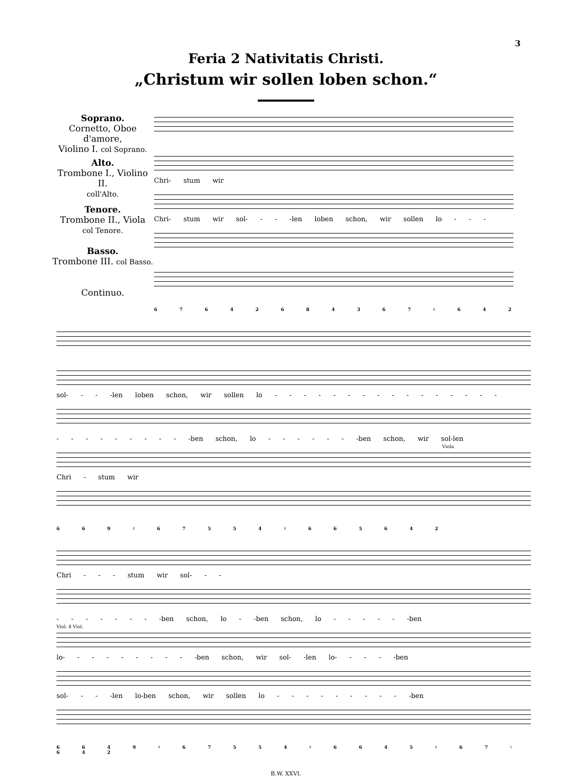3
Feria 2 Nativitatis Christi.
„Christum wir sollen loben schon.“
Soprano.
Cornetto, Oboe d'amore,
Violino I. col Soprano.
Alto.
Trombone I., Violino II.
coll'Alto.
Tenore.
Trombone II., Viola
col Tenore.
Basso.
Trombone III. col Basso.
Continuo.
Chri- stum wir
Chri- stum wir sol- - - -len loben schon, wir sollen lo - - -
6 7 6 4 2 6 8 4 3 6 7 ♯ 6 4 2
sol- - - -len loben schon, wir sollen lo - - - - - - - - - - - - - - - -
Viola
- - - - - - - - - -ben schon, lo - - - - - - -ben schon, wir sol-len
Chri - stum wir
6 6 9 ♯ 6 7 5 5 4 ♯ 6 6 5 6 4 2
Chri - - - stum wir sol- - -
Viol. 4 Viol.
- - - - - - - -ben schon, lo - -ben schon, lo - - - - - -ben
lo- - - - - - - - - -ben schon, wir sol- -len lo- - - - -ben
sol- - - -len lo-ben schon, wir sollen lo - - - - - - - - - -ben
6 6 4 9 ♯ 6 7 5 5 4 ♯ 6 6 4 5 ♯ 6 7 ♮ 6 4 2
B.W. XXVI.